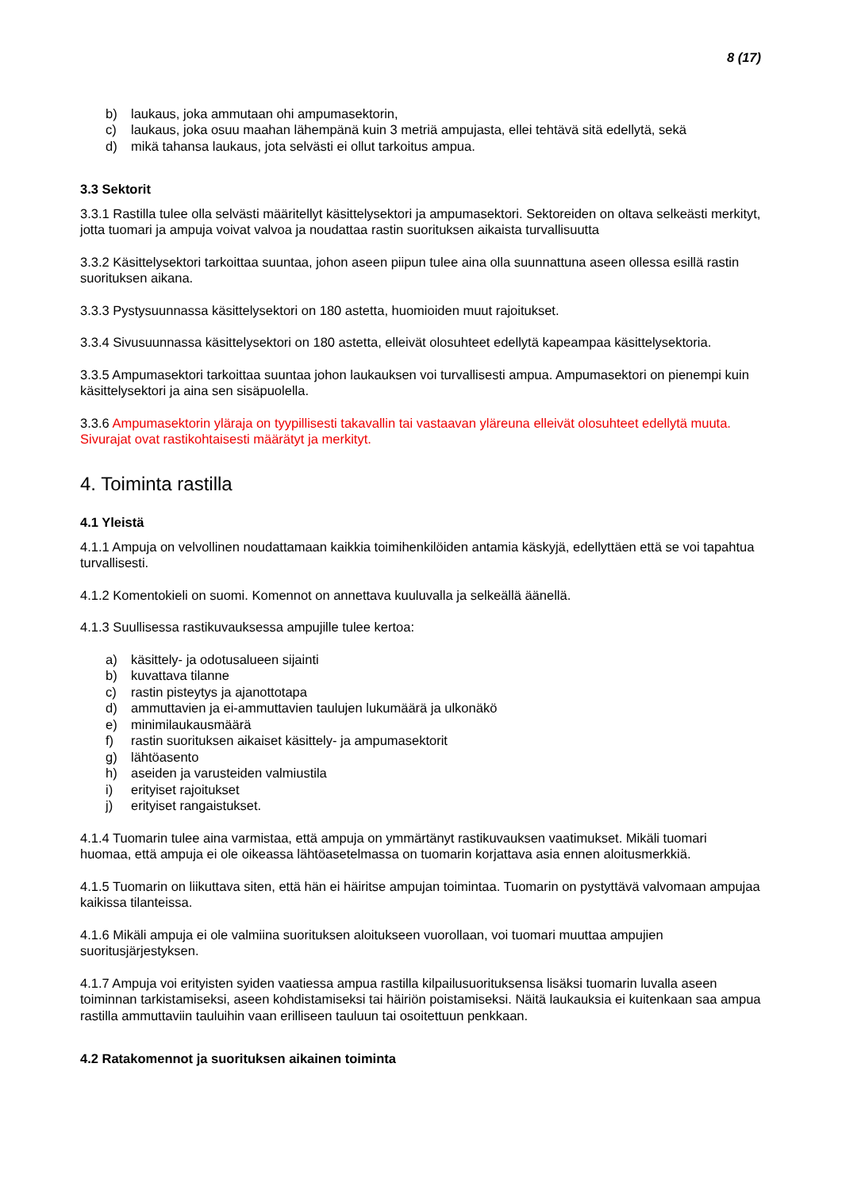8 (17)
b) laukaus, joka ammutaan ohi ampumasektorin,
c) laukaus, joka osuu maahan lähempänä kuin 3 metriä ampujasta, ellei tehtävä sitä edellytä, sekä
d) mikä tahansa laukaus, jota selvästi ei ollut tarkoitus ampua.
3.3 Sektorit
3.3.1 Rastilla tulee olla selvästi määritellyt käsittelysektori ja ampumasektori. Sektoreiden on oltava selkeästi merkityt, jotta tuomari ja ampuja voivat valvoa ja noudattaa rastin suorituksen aikaista turvallisuutta
3.3.2 Käsittelysektori tarkoittaa suuntaa, johon aseen piipun tulee aina olla suunnattuna aseen ollessa esillä rastin suorituksen aikana.
3.3.3 Pystysuunnassa käsittelysektori on 180 astetta, huomioiden muut rajoitukset.
3.3.4 Sivusuunnassa käsittelysektori on 180 astetta, elleivät olosuhteet edellytä kapeampaa käsittelysektoria.
3.3.5 Ampumasektori tarkoittaa suuntaa johon laukauksen voi turvallisesti ampua. Ampumasektori on pienempi kuin käsittelysektori ja aina sen sisäpuolella.
3.3.6 Ampumasektorin yläraja on tyypillisesti takavallin tai vastaavan yläreuna elleivät olosuhteet edellytä muuta. Sivurajat ovat rastikohtaisesti määrätyt ja merkityt.
4. Toiminta rastilla
4.1 Yleistä
4.1.1 Ampuja on velvollinen noudattamaan kaikkia toimihenkilöiden antamia käskyjä, edellyttäen että se voi tapahtua turvallisesti.
4.1.2 Komentokieli on suomi. Komennot on annettava kuuluvalla ja selkeällä äänellä.
4.1.3 Suullisessa rastikuvauksessa ampujille tulee kertoa:
a) käsittely- ja odotusalueen sijainti
b) kuvattava tilanne
c) rastin pisteytys ja ajanottotapa
d) ammuttavien ja ei-ammuttavien taulujen lukumäärä ja ulkonäkö
e) minimilaukausmäärä
f) rastin suorituksen aikaiset käsittely- ja ampumasektorit
g) lähtöasento
h) aseiden ja varusteiden valmiustila
i) erityiset rajoitukset
j) erityiset rangaistukset.
4.1.4 Tuomarin tulee aina varmistaa, että ampuja on ymmärtänyt rastikuvauksen vaatimukset. Mikäli tuomari huomaa, että ampuja ei ole oikeassa lähtöasetelmassa on tuomarin korjattava asia ennen aloitusmerkkiä.
4.1.5 Tuomarin on liikuttava siten, että hän ei häiritse ampujan toimintaa. Tuomarin on pystyttävä valvomaan ampujaa kaikissa tilanteissa.
4.1.6 Mikäli ampuja ei ole valmiina suorituksen aloitukseen vuorollaan, voi tuomari muuttaa ampujien suoritusjärjestyksen.
4.1.7 Ampuja voi erityisten syiden vaatiessa ampua rastilla kilpailusuorituksensa lisäksi tuomarin luvalla aseen toiminnan tarkistamiseksi, aseen kohdistamiseksi tai häiriön poistamiseksi. Näitä laukauksia ei kuitenkaan saa ampua rastilla ammuttaviin tauluihin vaan erilliseen tauluun tai osoitettuun penkkaan.
4.2 Ratakomennot ja suorituksen aikainen toiminta